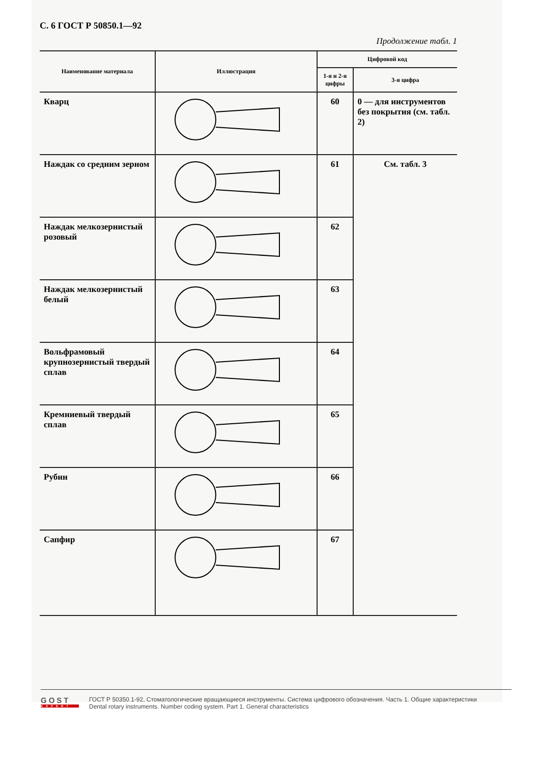С. 6 ГОСТ Р 50850.1—92
Продолжение табл. 1
| Наименование материала | Иллюстрация | Цифровой код | |
| --- | --- | --- | --- |
| | | 1-я и 2-я цифры | 3-я цифра |
| Кварц | | 60 | 0 — для инструментов без покрытия (см. табл. 2) |
| Наждак со средним зерном | | 61 | См. табл. 3 |
| Наждак мелкозернистый розовый | | 62 | |
| Наждак мелкозернистый белый | | 63 | |
| Вольфрамовый крупнозернистый твердый сплав | | 64 | |
| Кремниевый твердый сплав | | 65 | |
| Рубин | | 66 | |
| Сапфир | | 67 | |
GOST
EXPERT
ГОСТ Р 50350.1-92, Стоматологические вращающиеся инструменты. Система цифрового обозначения. Часть 1. Общие характеристики
Dental rotary instruments. Number coding system. Part 1. General characteristics